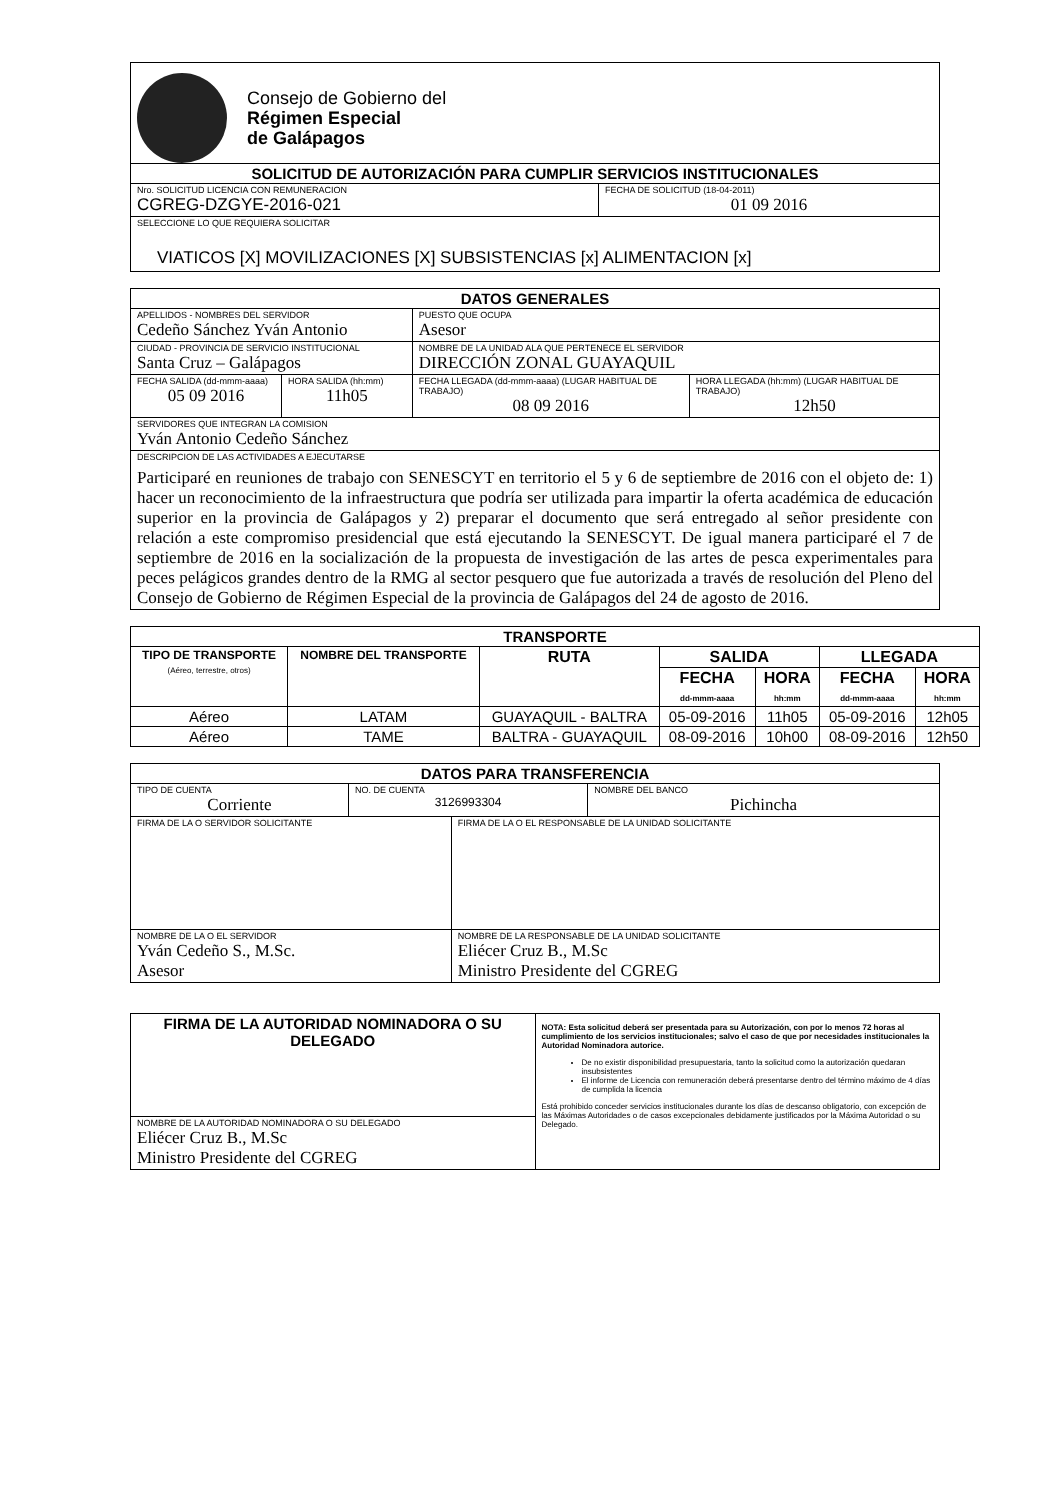Consejo de Gobierno del
Régimen Especial
de Galápagos
| SOLICITUD DE AUTORIZACIÓN PARA CUMPLIR SERVICIOS INSTITUCIONALES | |
| --- | --- |
| Nro. SOLICITUD LICENCIA CON REMUNERACION CGREG-DZGYE-2016-021 | FECHA DE SOLICITUD (18-04-2011) 01 09 2016 |
| SELECCIONE LO QUE REQUIERA SOLICITAR VIATICOS [X] MOVILIZACIONES [X] SUBSISTENCIAS [x] ALIMENTACION [x] | |
| DATOS GENERALES | | | |
| --- | --- | --- | --- |
| APELLIDOS - NOMBRES DEL SERVIDOR Cedeño Sánchez Yván Antonio | | PUESTO QUE OCUPA Asesor | |
| CIUDAD - PROVINCIA DE SERVICIO INSTITUCIONAL Santa Cruz – Galápagos | | NOMBRE DE LA UNIDAD ALA QUE PERTENECE EL SERVIDOR DIRECCIÓN ZONAL GUAYAQUIL | |
| FECHA SALIDA (dd-mmm-aaaa) 05 09 2016 | HORA SALIDA (hh:mm) 11h05 | FECHA LLEGADA (dd-mmm-aaaa) (LUGAR HABITUAL DE TRABAJO) 08 09 2016 | HORA LLEGADA (hh:mm) (LUGAR HABITUAL DE TRABAJO) 12h50 |
| SERVIDORES QUE INTEGRAN LA COMISION Yván Antonio Cedeño Sánchez | | | |
| DESCRIPCION DE LAS ACTIVIDADES A EJECUTARSE Participaré en reuniones de trabajo con SENESCYT en territorio el 5 y 6 de septiembre de 2016 con el objeto de: 1) hacer un reconocimiento de la infraestructura que podría ser utilizada para impartir la oferta académica de educación superior en la provincia de Galápagos y 2) preparar el documento que será entregado al señor presidente con relación a este compromiso presidencial que está ejecutando la SENESCYT. De igual manera participaré el 7 de septiembre de 2016 en la socialización de la propuesta de investigación de las artes de pesca experimentales para peces pelágicos grandes dentro de la RMG al sector pesquero que fue autorizada a través de resolución del Pleno del Consejo de Gobierno de Régimen Especial de la provincia de Galápagos del 24 de agosto de 2016. | | | |
| TRANSPORTE | | | | | | |
| --- | --- | --- | --- | --- | --- | --- |
| TIPO DE TRANSPORTE (Aéreo, terrestre, otros) | NOMBRE DEL TRANSPORTE | RUTA | SALIDA | | LLEGADA | |
| | | | FECHA dd-mmm-aaaa | HORA hh:mm | FECHA dd-mmm-aaaa | HORA hh:mm |
| Aéreo | LATAM | GUAYAQUIL - BALTRA | 05-09-2016 | 11h05 | 05-09-2016 | 12h05 |
| Aéreo | TAME | BALTRA - GUAYAQUIL | 08-09-2016 | 10h00 | 08-09-2016 | 12h50 |
| DATOS PARA TRANSFERENCIA | | | |
| --- | --- | --- | --- |
| TIPO DE CUENTA Corriente | NO. DE CUENTA 3126993304 | | NOMBRE DEL BANCO Pichincha |
| FIRMA DE LA O SERVIDOR SOLICITANTE | | FIRMA DE LA O EL RESPONSABLE DE LA UNIDAD SOLICITANTE | |
| NOMBRE DE LA O EL SERVIDOR Yván Cedeño S., M.Sc. Asesor | | NOMBRE DE LA RESPONSABLE DE LA UNIDAD SOLICITANTE Eliécer Cruz B., M.Sc Ministro Presidente del CGREG | |
| FIRMA DE LA AUTORIDAD NOMINADORA O SU DELEGADO | NOTA: Esta solicitud deberá ser presentada para su Autorización, con por lo menos 72 horas al cumplimiento de los servicios institucionales; salvo el caso de que por necesidades institucionales la Autoridad Nominadora autorice. De no existir disponibilidad presupuestaria, tanto la solicitud como la autorización quedaran insubsistentes El informe de Licencia con remuneración deberá presentarse dentro del término máximo de 4 días de cumplida la licencia Está prohibido conceder servicios institucionales durante los días de descanso obligatorio, con excepción de las Máximas Autoridades o de casos excepcionales debidamente justificados por la Máxima Autoridad o su Delegado. |
| NOMBRE DE LA AUTORIDAD NOMINADORA O SU DELEGADO Eliécer Cruz B., M.Sc Ministro Presidente del CGREG | |